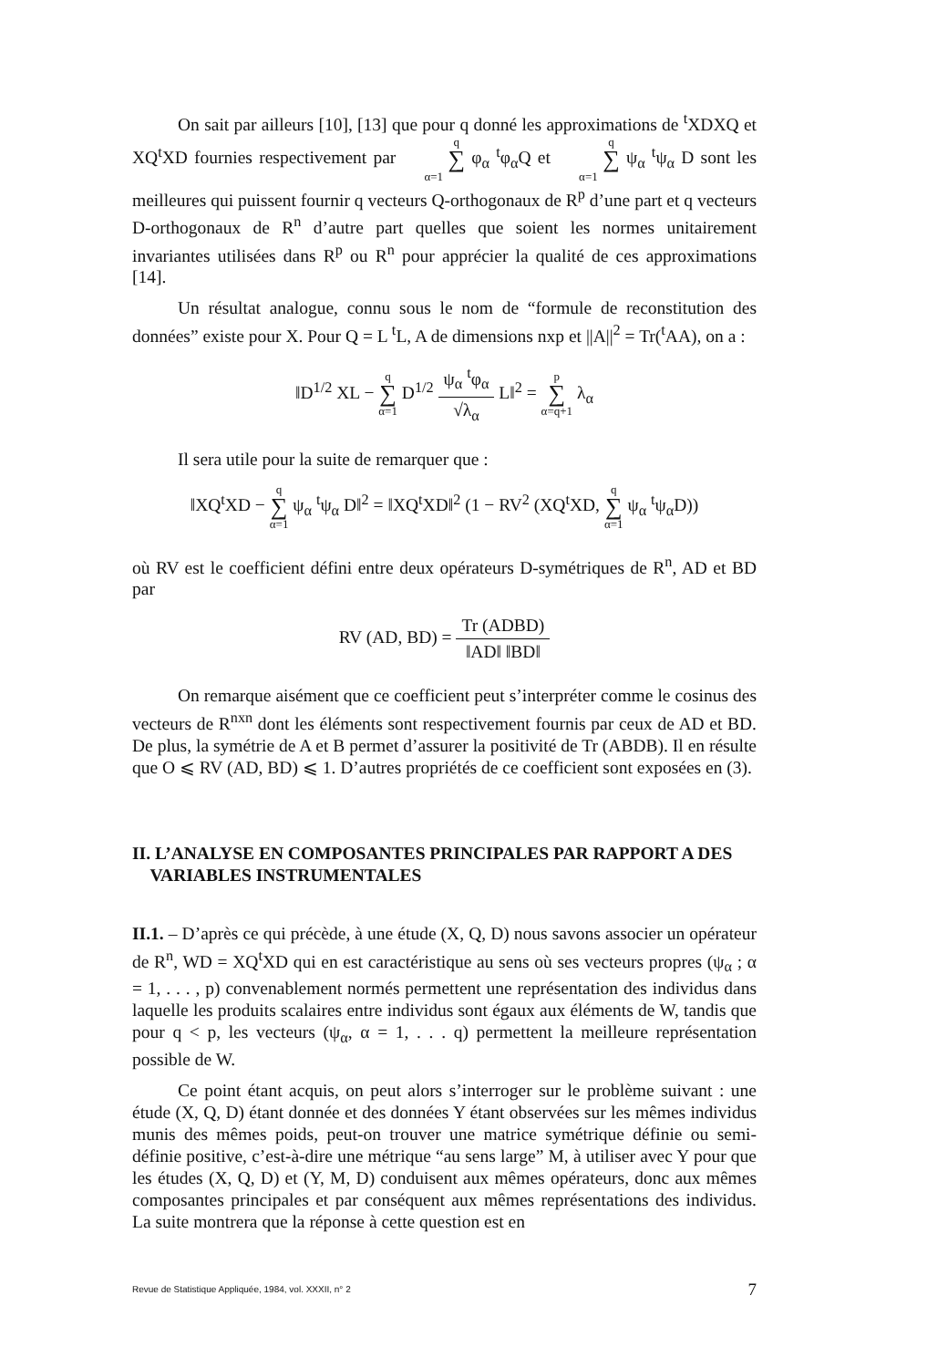On sait par ailleurs [10], [13] que pour q donné les approximations de <sup>t</sup>XDXQ et XQ<sup>t</sup>XD fournies respectivement par q ∑ α=1 φ<sub>α</sub> <sup>t</sup>φ<sub>α</sub>Q et q ∑ α=1 ψ<sub>α</sub> <sup>t</sup>ψ<sub>α</sub> D sont les meilleures qui puissent fournir q vecteurs Q-orthogonaux de R<sup>p</sup> d’une part et q vecteurs D-orthogonaux de R<sup>n</sup> d’autre part quelles que soient les normes unitairement invariantes utilisées dans R<sup>p</sup> ou R<sup>n</sup> pour apprécier la qualité de ces approximations [14].
Un résultat analogue, connu sous le nom de “formule de reconstitution des données” existe pour X. Pour Q = L <sup>t</sup>L, A de dimensions nxp et ||A||<sup>2</sup> = Tr(<sup>t</sup>AA), on a :
‖D<sup>1/2</sup> XL − q ∑ α=1 D<sup>1/2</sup> ψ<sub>α</sub> <sup>t</sup>φ<sub>α</sub> √λ<sub>α</sub> L‖<sup>2</sup> = p ∑ α=q+1 λ<sub>α</sub>
Il sera utile pour la suite de remarquer que :
‖XQ<sup>t</sup>XD − q ∑ α=1 ψ<sub>α</sub> <sup>t</sup>ψ<sub>α</sub> D‖<sup>2</sup> = ‖XQ<sup>t</sup>XD‖<sup>2</sup> (1 − RV<sup>2</sup> (XQ<sup>t</sup>XD, q ∑ α=1 ψ<sub>α</sub> <sup>t</sup>ψ<sub>α</sub>D))
où RV est le coefficient défini entre deux opérateurs D-symétriques de R<sup>n</sup>, AD et BD par
RV (AD, BD) = Tr (ADBD) ‖AD‖ ‖BD‖
On remarque aisément que ce coefficient peut s’interpréter comme le cosinus des vecteurs de R<sup>nxn</sup> dont les éléments sont respectivement fournis par ceux de AD et BD. De plus, la symétrie de A et B permet d’assurer la positivité de Tr (ABDB). Il en résulte que O ⩽ RV (AD, BD) ⩽ 1. D’autres propriétés de ce coefficient sont exposées en (3).
II. L’ANALYSE EN COMPOSANTES PRINCIPALES PAR RAPPORT A DES
VARIABLES INSTRUMENTALES
II.1. – D’après ce qui précède, à une étude (X, Q, D) nous savons associer un opérateur de R<sup>n</sup>, WD = XQ<sup>t</sup>XD qui en est caractéristique au sens où ses vecteurs propres (ψ<sub>α</sub> ; α = 1, . . . , p) convenablement normés permettent une représentation des individus dans laquelle les produits scalaires entre individus sont égaux aux éléments de W, tandis que pour q < p, les vecteurs (ψ<sub>α</sub>, α = 1, . . . q) permettent la meilleure représentation possible de W.
Ce point étant acquis, on peut alors s’interroger sur le problème suivant : une étude (X, Q, D) étant donnée et des données Y étant observées sur les mêmes individus munis des mêmes poids, peut-on trouver une matrice symétrique définie ou semi-définie positive, c’est-à-dire une métrique “au sens large” M, à utiliser avec Y pour que les études (X, Q, D) et (Y, M, D) conduisent aux mêmes opérateurs, donc aux mêmes composantes principales et par conséquent aux mêmes représentations des individus. La suite montrera que la réponse à cette question est en
Revue de Statistique Appliquée, 1984, vol. XXXII, n° 2 7